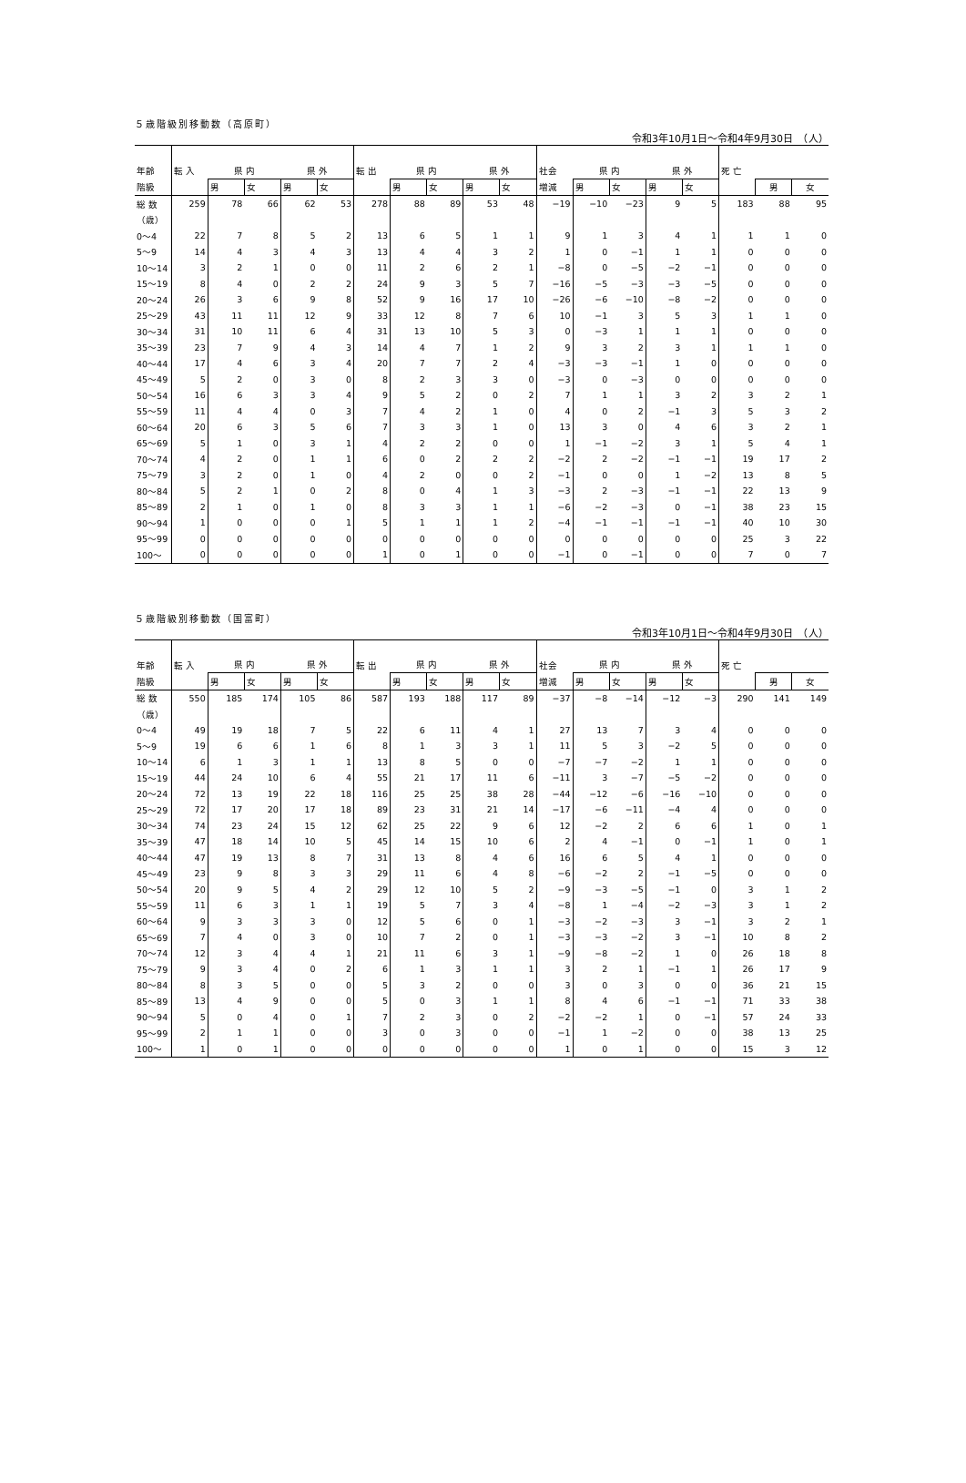５歳階級別移動数（高原町）
令和3年10月1日～令和4年9月30日　（人）
| 年齢 | 転 入 | 県 内 | | 県 外 | | 転 出 | 県 内 | | 県 外 | | 社会 | 県 内 | | 県 外 | | 死 亡 | | |
| --- | --- | --- | --- | --- | --- | --- | --- | --- | --- | --- | --- | --- | --- | --- | --- | --- | --- | --- |
| 階級 | | 男 | 女 | 男 | 女 | | 男 | 女 | 男 | 女 | 増減 | 男 | 女 | 男 | 女 | | 男 | 女 |
| 総 数 | 259 | 78 | 66 | 62 | 53 | 278 | 88 | 89 | 53 | 48 | −19 | −10 | −23 | 9 | 5 | 183 | 88 | 95 |
| （歳） | | | | | | | | | | | | | | | | | | |
| 0～4 | 22 | 7 | 8 | 5 | 2 | 13 | 6 | 5 | 1 | 1 | 9 | 1 | 3 | 4 | 1 | 1 | 1 | 0 |
| 5～9 | 14 | 4 | 3 | 4 | 3 | 13 | 4 | 4 | 3 | 2 | 1 | 0 | −1 | 1 | 1 | 0 | 0 | 0 |
| 10～14 | 3 | 2 | 1 | 0 | 0 | 11 | 2 | 6 | 2 | 1 | −8 | 0 | −5 | −2 | −1 | 0 | 0 | 0 |
| 15～19 | 8 | 4 | 0 | 2 | 2 | 24 | 9 | 3 | 5 | 7 | −16 | −5 | −3 | −3 | −5 | 0 | 0 | 0 |
| 20～24 | 26 | 3 | 6 | 9 | 8 | 52 | 9 | 16 | 17 | 10 | −26 | −6 | −10 | −8 | −2 | 0 | 0 | 0 |
| 25～29 | 43 | 11 | 11 | 12 | 9 | 33 | 12 | 8 | 7 | 6 | 10 | −1 | 3 | 5 | 3 | 1 | 1 | 0 |
| 30～34 | 31 | 10 | 11 | 6 | 4 | 31 | 13 | 10 | 5 | 3 | 0 | −3 | 1 | 1 | 1 | 0 | 0 | 0 |
| 35～39 | 23 | 7 | 9 | 4 | 3 | 14 | 4 | 7 | 1 | 2 | 9 | 3 | 2 | 3 | 1 | 1 | 1 | 0 |
| 40～44 | 17 | 4 | 6 | 3 | 4 | 20 | 7 | 7 | 2 | 4 | −3 | −3 | −1 | 1 | 0 | 0 | 0 | 0 |
| 45～49 | 5 | 2 | 0 | 3 | 0 | 8 | 2 | 3 | 3 | 0 | −3 | 0 | −3 | 0 | 0 | 0 | 0 | 0 |
| 50～54 | 16 | 6 | 3 | 3 | 4 | 9 | 5 | 2 | 0 | 2 | 7 | 1 | 1 | 3 | 2 | 3 | 2 | 1 |
| 55～59 | 11 | 4 | 4 | 0 | 3 | 7 | 4 | 2 | 1 | 0 | 4 | 0 | 2 | −1 | 3 | 5 | 3 | 2 |
| 60～64 | 20 | 6 | 3 | 5 | 6 | 7 | 3 | 3 | 1 | 0 | 13 | 3 | 0 | 4 | 6 | 3 | 2 | 1 |
| 65～69 | 5 | 1 | 0 | 3 | 1 | 4 | 2 | 2 | 0 | 0 | 1 | −1 | −2 | 3 | 1 | 5 | 4 | 1 |
| 70～74 | 4 | 2 | 0 | 1 | 1 | 6 | 0 | 2 | 2 | 2 | −2 | 2 | −2 | −1 | −1 | 19 | 17 | 2 |
| 75～79 | 3 | 2 | 0 | 1 | 0 | 4 | 2 | 0 | 0 | 2 | −1 | 0 | 0 | 1 | −2 | 13 | 8 | 5 |
| 80～84 | 5 | 2 | 1 | 0 | 2 | 8 | 0 | 4 | 1 | 3 | −3 | 2 | −3 | −1 | −1 | 22 | 13 | 9 |
| 85～89 | 2 | 1 | 0 | 1 | 0 | 8 | 3 | 3 | 1 | 1 | −6 | −2 | −3 | 0 | −1 | 38 | 23 | 15 |
| 90～94 | 1 | 0 | 0 | 0 | 1 | 5 | 1 | 1 | 1 | 2 | −4 | −1 | −1 | −1 | −1 | 40 | 10 | 30 |
| 95～99 | 0 | 0 | 0 | 0 | 0 | 0 | 0 | 0 | 0 | 0 | 0 | 0 | 0 | 0 | 0 | 25 | 3 | 22 |
| 100～ | 0 | 0 | 0 | 0 | 0 | 1 | 0 | 1 | 0 | 0 | −1 | 0 | −1 | 0 | 0 | 7 | 0 | 7 |
５歳階級別移動数（国富町）
令和3年10月1日～令和4年9月30日　（人）
| 年齢 | 転 入 | 県 内 | | 県 外 | | 転 出 | 県 内 | | 県 外 | | 社会 | 県 内 | | 県 外 | | 死 亡 | | |
| --- | --- | --- | --- | --- | --- | --- | --- | --- | --- | --- | --- | --- | --- | --- | --- | --- | --- | --- |
| 階級 | | 男 | 女 | 男 | 女 | | 男 | 女 | 男 | 女 | 増減 | 男 | 女 | 男 | 女 | | 男 | 女 |
| 総 数 | 550 | 185 | 174 | 105 | 86 | 587 | 193 | 188 | 117 | 89 | −37 | −8 | −14 | −12 | −3 | 290 | 141 | 149 |
| （歳） | | | | | | | | | | | | | | | | | | |
| 0～4 | 49 | 19 | 18 | 7 | 5 | 22 | 6 | 11 | 4 | 1 | 27 | 13 | 7 | 3 | 4 | 0 | 0 | 0 |
| 5～9 | 19 | 6 | 6 | 1 | 6 | 8 | 1 | 3 | 3 | 1 | 11 | 5 | 3 | −2 | 5 | 0 | 0 | 0 |
| 10～14 | 6 | 1 | 3 | 1 | 1 | 13 | 8 | 5 | 0 | 0 | −7 | −7 | −2 | 1 | 1 | 0 | 0 | 0 |
| 15～19 | 44 | 24 | 10 | 6 | 4 | 55 | 21 | 17 | 11 | 6 | −11 | 3 | −7 | −5 | −2 | 0 | 0 | 0 |
| 20～24 | 72 | 13 | 19 | 22 | 18 | 116 | 25 | 25 | 38 | 28 | −44 | −12 | −6 | −16 | −10 | 0 | 0 | 0 |
| 25～29 | 72 | 17 | 20 | 17 | 18 | 89 | 23 | 31 | 21 | 14 | −17 | −6 | −11 | −4 | 4 | 0 | 0 | 0 |
| 30～34 | 74 | 23 | 24 | 15 | 12 | 62 | 25 | 22 | 9 | 6 | 12 | −2 | 2 | 6 | 6 | 1 | 0 | 1 |
| 35～39 | 47 | 18 | 14 | 10 | 5 | 45 | 14 | 15 | 10 | 6 | 2 | 4 | −1 | 0 | −1 | 1 | 0 | 1 |
| 40～44 | 47 | 19 | 13 | 8 | 7 | 31 | 13 | 8 | 4 | 6 | 16 | 6 | 5 | 4 | 1 | 0 | 0 | 0 |
| 45～49 | 23 | 9 | 8 | 3 | 3 | 29 | 11 | 6 | 4 | 8 | −6 | −2 | 2 | −1 | −5 | 0 | 0 | 0 |
| 50～54 | 20 | 9 | 5 | 4 | 2 | 29 | 12 | 10 | 5 | 2 | −9 | −3 | −5 | −1 | 0 | 3 | 1 | 2 |
| 55～59 | 11 | 6 | 3 | 1 | 1 | 19 | 5 | 7 | 3 | 4 | −8 | 1 | −4 | −2 | −3 | 3 | 1 | 2 |
| 60～64 | 9 | 3 | 3 | 3 | 0 | 12 | 5 | 6 | 0 | 1 | −3 | −2 | −3 | 3 | −1 | 3 | 2 | 1 |
| 65～69 | 7 | 4 | 0 | 3 | 0 | 10 | 7 | 2 | 0 | 1 | −3 | −3 | −2 | 3 | −1 | 10 | 8 | 2 |
| 70～74 | 12 | 3 | 4 | 4 | 1 | 21 | 11 | 6 | 3 | 1 | −9 | −8 | −2 | 1 | 0 | 26 | 18 | 8 |
| 75～79 | 9 | 3 | 4 | 0 | 2 | 6 | 1 | 3 | 1 | 1 | 3 | 2 | 1 | −1 | 1 | 26 | 17 | 9 |
| 80～84 | 8 | 3 | 5 | 0 | 0 | 5 | 3 | 2 | 0 | 0 | 3 | 0 | 3 | 0 | 0 | 36 | 21 | 15 |
| 85～89 | 13 | 4 | 9 | 0 | 0 | 5 | 0 | 3 | 1 | 1 | 8 | 4 | 6 | −1 | −1 | 71 | 33 | 38 |
| 90～94 | 5 | 0 | 4 | 0 | 1 | 7 | 2 | 3 | 0 | 2 | −2 | −2 | 1 | 0 | −1 | 57 | 24 | 33 |
| 95～99 | 2 | 1 | 1 | 0 | 0 | 3 | 0 | 3 | 0 | 0 | −1 | 1 | −2 | 0 | 0 | 38 | 13 | 25 |
| 100～ | 1 | 0 | 1 | 0 | 0 | 0 | 0 | 0 | 0 | 0 | 1 | 0 | 1 | 0 | 0 | 15 | 3 | 12 |